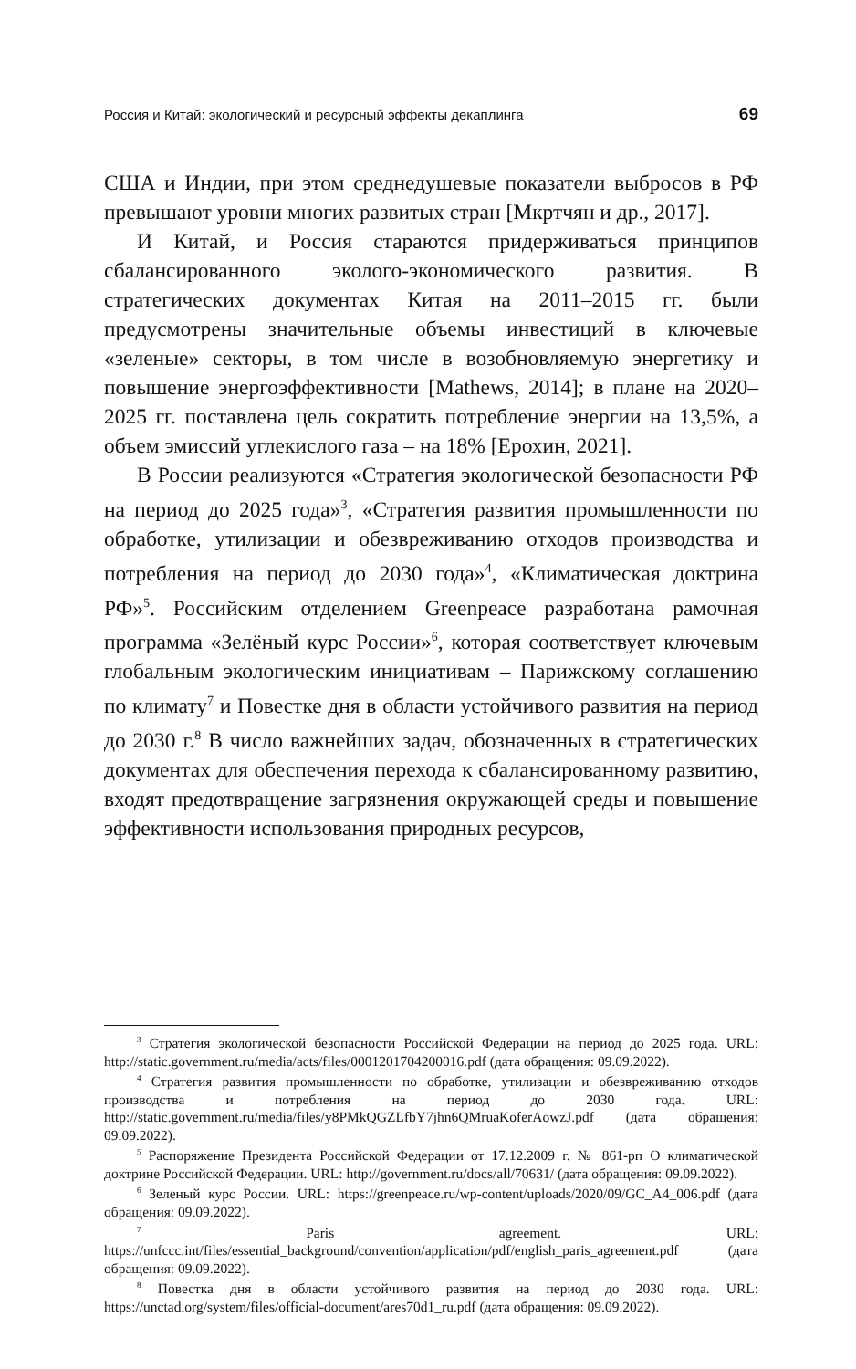Россия и Китай: экологический и ресурсный эффекты декаплинга 69
США и Индии, при этом среднедушевые показатели выбросов в РФ превышают уровни многих развитых стран [Мкртчян и др., 2017].
И Китай, и Россия стараются придерживаться принципов сбалансированного эколого-экономического развития. В стратегических документах Китая на 2011–2015 гг. были предусмотрены значительные объемы инвестиций в ключевые «зеленые» секторы, в том числе в возобновляемую энергетику и повышение энергоэффективности [Mathews, 2014]; в плане на 2020–2025 гг. поставлена цель сократить потребление энергии на 13,5%, а объем эмиссий углекислого газа – на 18% [Ерохин, 2021].
В России реализуются «Стратегия экологической безопасности РФ на период до 2025 года»<sup>3</sup>, «Стратегия развития промышленности по обработке, утилизации и обезвреживанию отходов производства и потребления на период до 2030 года»<sup>4</sup>, «Климатическая доктрина РФ»<sup>5</sup>. Российским отделением Greenpeace разработана рамочная программа «Зелёный курс России»<sup>6</sup>, которая соответствует ключевым глобальным экологическим инициативам – Парижскому соглашению по климату<sup>7</sup> и Повестке дня в области устойчивого развития на период до 2030 г.<sup>8</sup> В число важнейших задач, обозначенных в стратегических документах для обеспечения перехода к сбалансированному развитию, входят предотвращение загрязнения окружающей среды и повышение эффективности использования природных ресурсов,
<sup>3</sup> Стратегия экологической безопасности Российской Федерации на период до 2025 года. URL: http://static.government.ru/media/acts/files/0001201704200016.pdf (дата обращения: 09.09.2022).
<sup>4</sup> Стратегия развития промышленности по обработке, утилизации и обезвреживанию отходов производства и потребления на период до 2030 года. URL: http://static.government.ru/media/files/y8PMkQGZLfbY7jhn6QMruaKoferAowzJ.pdf (дата обращения: 09.09.2022).
<sup>5</sup> Распоряжение Президента Российской Федерации от 17.12.2009 г. № 861-рп О климатической доктрине Российской Федерации. URL: http://government.ru/docs/all/70631/ (дата обращения: 09.09.2022).
<sup>6</sup> Зеленый курс России. URL: https://greenpeace.ru/wp-content/uploads/2020/09/GC_A4_006.pdf (дата обращения: 09.09.2022).
<sup>7</sup> Paris agreement. URL: https://unfccc.int/files/essential_background/convention/application/pdf/english_paris_agreement.pdf (дата обращения: 09.09.2022).
<sup>8</sup> Повестка дня в области устойчивого развития на период до 2030 года. URL: https://unctad.org/system/files/official-document/ares70d1_ru.pdf (дата обращения: 09.09.2022).